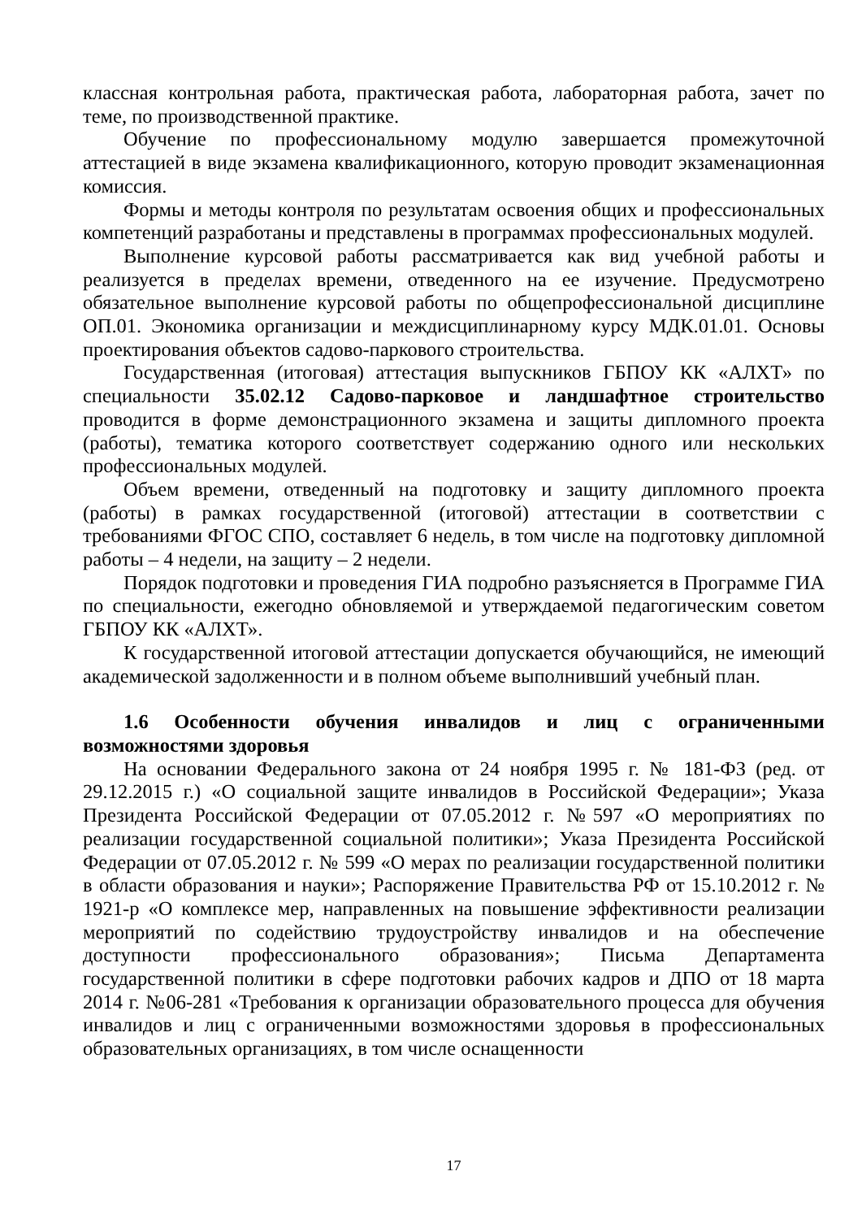классная контрольная работа, практическая работа, лабораторная работа, зачет по теме, по производственной практике.
Обучение по профессиональному модулю завершается промежуточной аттестацией в виде экзамена квалификационного, которую проводит экзаменационная комиссия.
Формы и методы контроля по результатам освоения общих и профессиональных компетенций разработаны и представлены в программах профессиональных модулей.
Выполнение курсовой работы рассматривается как вид учебной работы и реализуется в пределах времени, отведенного на ее изучение. Предусмотрено обязательное выполнение курсовой работы по общепрофессиональной дисциплине ОП.01. Экономика организации и междисциплинарному курсу МДК.01.01. Основы проектирования объектов садово-паркового строительства.
Государственная (итоговая) аттестация выпускников ГБПОУ КК «АЛХТ» по специальности 35.02.12 Садово-парковое и ландшафтное строительство проводится в форме демонстрационного экзамена и защиты дипломного проекта (работы), тематика которого соответствует содержанию одного или нескольких профессиональных модулей.
Объем времени, отведенный на подготовку и защиту дипломного проекта (работы) в рамках государственной (итоговой) аттестации в соответствии с требованиями ФГОС СПО, составляет 6 недель, в том числе на подготовку дипломной работы – 4 недели, на защиту – 2 недели.
Порядок подготовки и проведения ГИА подробно разъясняется в Программе ГИА по специальности, ежегодно обновляемой и утверждаемой педагогическим советом ГБПОУ КК «АЛХТ».
К государственной итоговой аттестации допускается обучающийся, не имеющий академической задолженности и в полном объеме выполнивший учебный план.
1.6 Особенности обучения инвалидов и лиц с ограниченными возможностями здоровья
На основании Федерального закона от 24 ноября 1995 г. № 181-ФЗ (ред. от 29.12.2015 г.) «О социальной защите инвалидов в Российской Федерации»; Указа Президента Российской Федерации от 07.05.2012 г. №597 «О мероприятиях по реализации государственной социальной политики»; Указа Президента Российской Федерации от 07.05.2012 г. № 599 «О мерах по реализации государственной политики в области образования и науки»; Распоряжение Правительства РФ от 15.10.2012 г. № 1921-р «О комплексе мер, направленных на повышение эффективности реализации мероприятий по содействию трудоустройству инвалидов и на обеспечение доступности профессионального образования»; Письма Департамента государственной политики в сфере подготовки рабочих кадров и ДПО от 18 марта 2014 г. №06-281 «Требования к организации образовательного процесса для обучения инвалидов и лиц с ограниченными возможностями здоровья в профессиональных образовательных организациях, в том числе оснащенности
17